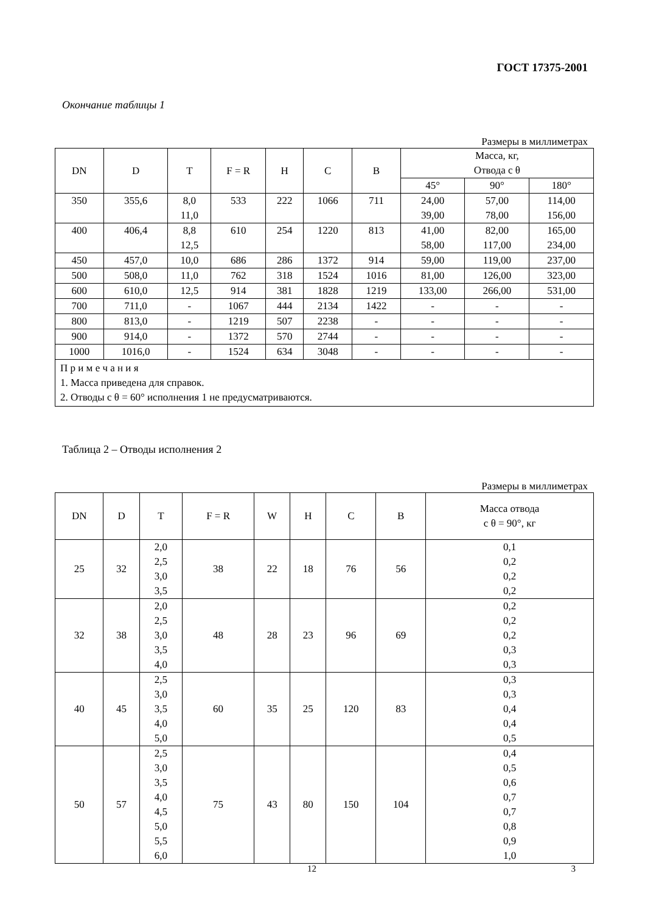ГОСТ 17375-2001
Окончание таблицы 1
Размеры в миллиметрах
| DN | D | T | F = R | H | C | B | Масса, кг, Отвода с θ | | |
| --- | --- | --- | --- | --- | --- | --- | --- | --- | --- |
| | | | | | | | 45° | 90° | 180° |
| 350 | 355,6 | 8,0 11,0 | 533 | 222 | 1066 | 711 | 24,00 39,00 | 57,00 78,00 | 114,00 156,00 |
| 400 | 406,4 | 8,8 12,5 | 610 | 254 | 1220 | 813 | 41,00 58,00 | 82,00 117,00 | 165,00 234,00 |
| 450 | 457,0 | 10,0 | 686 | 286 | 1372 | 914 | 59,00 | 119,00 | 237,00 |
| 500 | 508,0 | 11,0 | 762 | 318 | 1524 | 1016 | 81,00 | 126,00 | 323,00 |
| 600 | 610,0 | 12,5 | 914 | 381 | 1828 | 1219 | 133,00 | 266,00 | 531,00 |
| 700 | 711,0 | - | 1067 | 444 | 2134 | 1422 | - | - | - |
| 800 | 813,0 | - | 1219 | 507 | 2238 | - | - | - | - |
| 900 | 914,0 | - | 1372 | 570 | 2744 | - | - | - | - |
| 1000 | 1016,0 | - | 1524 | 634 | 3048 | - | - | - | - |
| П р и м е ч а н и я 1. Масса приведена для справок. 2. Отводы с θ = 60° исполнения 1 не предусматриваются. | | | | | | | | | |
Таблица 2 – Отводы исполнения 2
Размеры в миллиметрах
| DN | D | T | F = R | W | H | C | B | Масса отвода с θ = 90°, кг |
| --- | --- | --- | --- | --- | --- | --- | --- | --- |
| 25 | 32 | 2,0 2,5 3,0 3,5 | 38 | 22 | 18 | 76 | 56 | 0,1 0,2 0,2 0,2 |
| 32 | 38 | 2,0 2,5 3,0 3,5 4,0 | 48 | 28 | 23 | 96 | 69 | 0,2 0,2 0,2 0,3 0,3 |
| 40 | 45 | 2,5 3,0 3,5 4,0 5,0 | 60 | 35 | 25 | 120 | 83 | 0,3 0,3 0,4 0,4 0,5 |
| 50 | 57 | 2,5 3,0 3,5 4,0 4,5 5,0 5,5 6,0 | 75 | 43 | 80 | 150 | 104 | 0,4 0,5 0,6 0,7 0,7 0,8 0,9 1,0 |
12 3